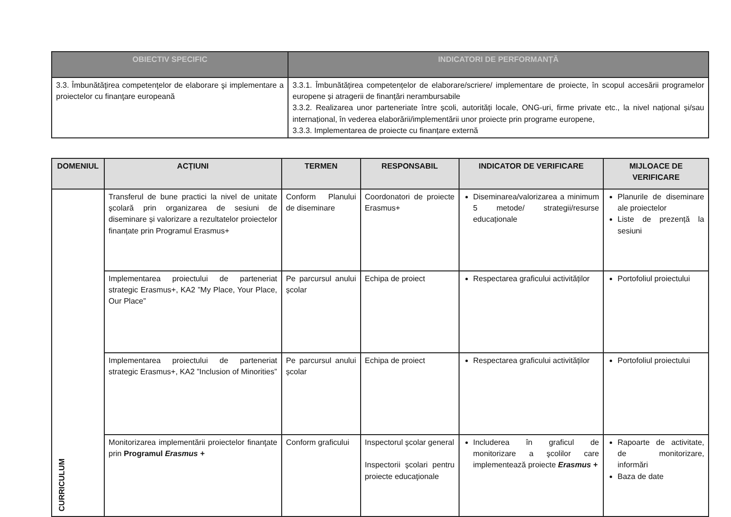| OBIECTIV SPECIFIC | INDICATORI DE PERFORMANȚĂ |
| --- | --- |
| 3.3. Îmbunătăţirea competenţelor de elaborare şi implementare a proiectelor cu finanţare europeană | 3.3.1. Îmbunătățirea competențelor de elaborare/scriere/ implementare de proiecte, în scopul accesării programelor europene și atragerii de finanțări nerambursabile 3.3.2. Realizarea unor parteneriate între școli, autorități locale, ONG-uri, firme private etc., la nivel național și/sau internațional, în vederea elaborării/implementării unor proiecte prin programe europene, 3.3.3. Implementarea de proiecte cu finanțare externă |
| DOMENIUL | ACȚIUNI | TERMEN | RESPONSABIL | INDICATOR DE VERIFICARE | MIJLOACE DE VERIFICARE |
| --- | --- | --- | --- | --- | --- |
| CURRICULUM | Transferul de bune practici la nivel de unitate şcolară prin organizarea de sesiuni de diseminare și valorizare a rezultatelor proiectelor finanțate prin Programul Erasmus+ | Conform Planului de diseminare | Coordonatori de proiecte Erasmus+ | Diseminarea/valorizarea a minimum 5 metode/ strategii/resurse educaționale | Planurile de diseminare ale proiectelor Liste de prezență la sesiuni |
| | Implementarea proiectului de parteneriat strategic Erasmus+, KA2 ”My Place, Your Place, Our Place” | Pe parcursul anului școlar | Echipa de proiect | Respectarea graficului activităților | Portofoliul proiectului |
| | Implementarea proiectului de parteneriat strategic Erasmus+, KA2 ”Inclusion of Minorities” | Pe parcursul anului școlar | Echipa de proiect | Respectarea graficului activităților | Portofoliul proiectului |
| | Monitorizarea implementării proiectelor finanţate prin Programul Erasmus + | Conform graficului | Inspectorul şcolar general Inspectorii şcolari pentru proiecte educaţionale | Includerea în graficul de monitorizare a şcolilor care implementează proiecte Erasmus + | Rapoarte de activitate, de monitorizare, informări Baza de date |